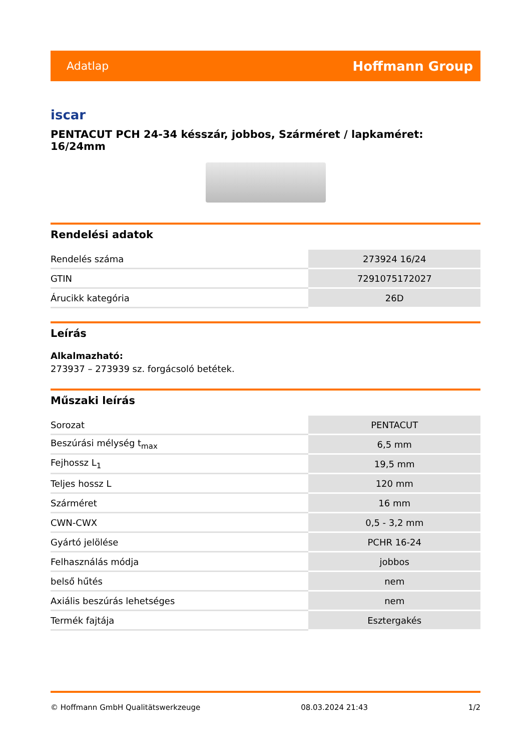Adatlap Hoffmann Group
iscar
PENTACUT PCH 24-34 késszár, jobbos, Szárméret / lapkaméret: 16/24mm
Rendelési adatok
| Rendelés száma | 273924 16/24 |
| GTIN | 7291075172027 |
| Árucikk kategória | 26D |
Leírás
Alkalmazható:
273937 – 273939 sz. forgácsoló betétek.
Műszaki leírás
| Sorozat | PENTACUT |
| Beszúrási mélység t<sub>max</sub> | 6,5 mm |
| Fejhossz L<sub>1</sub> | 19,5 mm |
| Teljes hossz L | 120 mm |
| Szárméret | 16 mm |
| CWN-CWX | 0,5 - 3,2 mm |
| Gyártó jelölése | PCHR 16-24 |
| Felhasználás módja | jobbos |
| belső hűtés | nem |
| Axiális beszúrás lehetséges | nem |
| Termék fajtája | Esztergakés |
© Hoffmann GmbH Qualitätswerkzeuge 08.03.2024 21:43 1/2